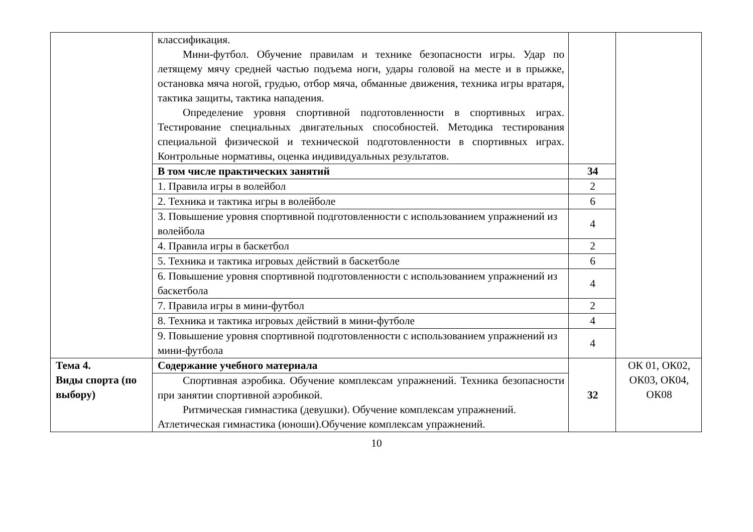| | классификация. Мини-футбол. Обучение правилам и технике безопасности игры. Удар по летящему мячу средней частью подъема ноги, удары головой на месте и в прыжке, остановка мяча ногой, грудью, отбор мяча, обманные движения, техника игры вратаря, тактика защиты, тактика нападения. Определение уровня спортивной подготовленности в спортивных играх. Тестирование специальных двигательных способностей. Методика тестирования специальной физической и технической подготовленности в спортивных играх. Контрольные нормативы, оценка индивидуальных результатов. | | |
| | В том числе практических занятий | 34 | |
| | 1. Правила игры в волейбол | 2 | |
| | 2. Техника и тактика игры в волейболе | 6 | |
| | 3. Повышение уровня спортивной подготовленности с использованием упражнений из волейбола | 4 | |
| | 4. Правила игры в баскетбол | 2 | |
| | 5. Техника и тактика игровых действий в баскетболе | 6 | |
| | 6. Повышение уровня спортивной подготовленности с использованием упражнений из баскетбола | 4 | |
| | 7. Правила игры в мини-футбол | 2 | |
| | 8. Техника и тактика игровых действий в мини-футболе | 4 | |
| | 9. Повышение уровня спортивной подготовленности с использованием упражнений из мини-футбола | 4 | |
| Тема 4. Виды спорта (по выбору) | Содержание учебного материала | 32 | ОК 01, ОК02, ОК03, ОК04, ОК08 |
| | Спортивная аэробика. Обучение комплексам упражнений. Техника безопасности при занятии спортивной аэробикой. Ритмическая гимнастика (девушки). Обучение комплексам упражнений. Атлетическая гимнастика (юноши).Обучение комплексам упражнений. | | |
10